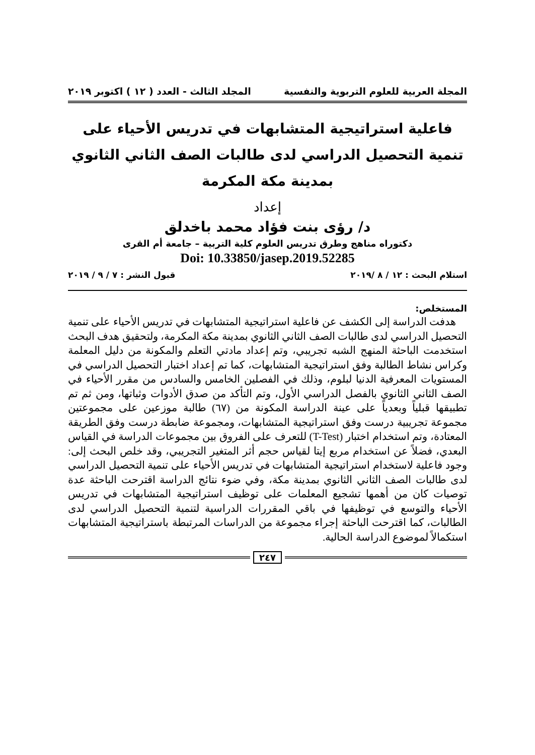المجلة العربية للعلوم التربوية والنفسية المجلد الثالث - العدد ( ١٢ ) اكتوبر ٢٠١٩
فاعلية استراتيجية المتشابهات في تدريس الأحياء على تنمية التحصيل الدراسي لدى طالبات الصف الثاني الثانوي بمدينة مكة المكرمة
إعداد
د/ رؤى بنت فؤاد محمد باخدلق
دكتوراه مناهج وطرق تدريس العلوم كلية التربية – جامعة أم القرى
Doi: 10.33850/jasep.2019.52285
استلام البحث : ١٢ / ٨ /٢٠١٩ قبول النشر : ٧ / ٩ / ٢٠١٩
المستخلص:
هدفت الدراسة إلى الكشف عن فاعلية استراتيجية المتشابهات في تدريس الأحياء على تنمية التحصيل الدراسي لدى طالبات الصف الثاني الثانوي بمدينة مكة المكرمة، ولتحقيق هدف البحث استخدمت الباحثة المنهج الشبه تجريبي، وتم إعداد مادتي التعلم والمكونة من دليل المعلمة وكراس نشاط الطالبة وفق استراتيجية المتشابهات، كما تم إعداد اختبار التحصيل الدراسي في المستويات المعرفية الدنيا لبلوم، وذلك في الفصلين الخامس والسادس من مقرر الأحياء في الصف الثاني الثانوي بالفصل الدراسي الأول، وتم التأكد من صدق الأدوات وثباتها، ومن ثم تم تطبيقها قبلياً وبعدياً على عينة الدراسة المكونة من (٦٧) طالبة موزعين على مجموعتين مجموعة تجريبية درست وفق استراتيجية المتشابهات، ومجموعة ضابطة درست وفق الطريقة المعتادة، وتم استخدام اختبار (T-Test) للتعرف على الفروق بين مجموعات الدراسة في القياس البعدي، فضلاً عن استخدام مربع إيتا لقياس حجم أثر المتغير التجريبي، وقد خلص البحث إلى: وجود فاعلية لاستخدام استراتيجية المتشابهات في تدريس الأحياء على تنمية التحصيل الدراسي لدى طالبات الصف الثاني الثانوي بمدينة مكة، وفي ضوء نتائج الدراسة اقترحت الباحثة عدة توصيات كان من أهمها تشجيع المعلمات على توظيف استراتيجية المتشابهات في تدريس الأحياء والتوسع في توظيفها في باقي المقررات الدراسية لتنمية التحصيل الدراسي لدى الطالبات، كما اقترحت الباحثة إجراء مجموعة من الدراسات المرتبطة باستراتيجية المتشابهات استكمالاً لموضوع الدراسة الحالية.
٢٤٧